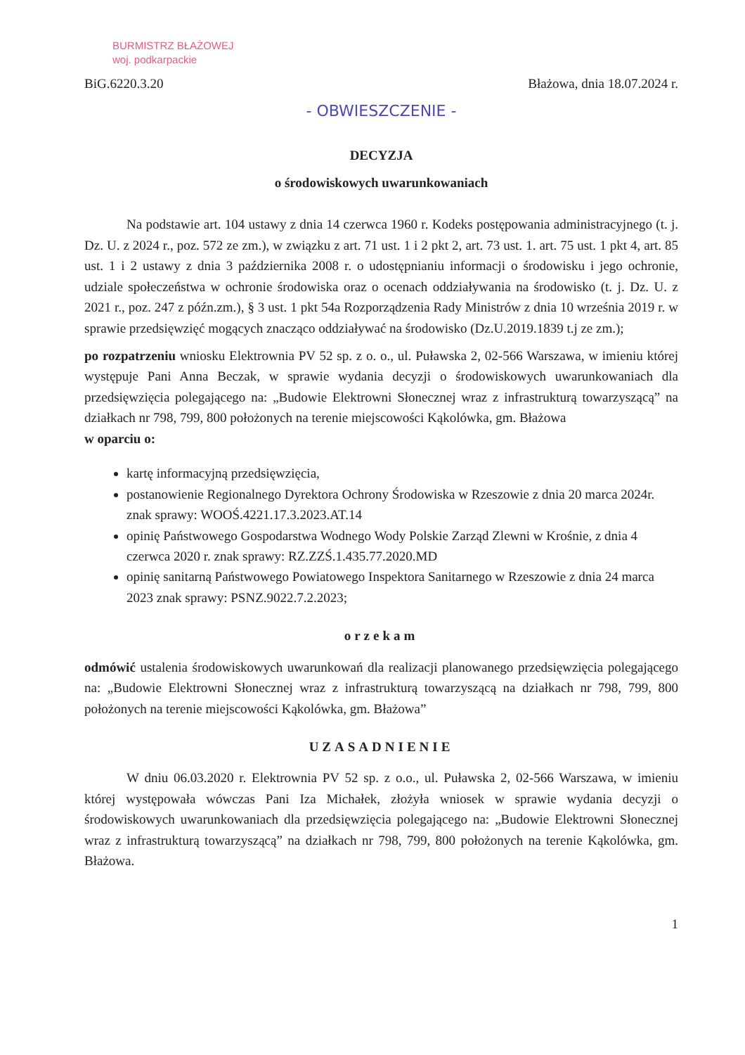BURMISTRZ BŁAŻOWEJ
woj. podkarpackie
BiG.6220.3.20 Błażowa, dnia 18.07.2024 r.
- OBWIESZCZENIE -
DECYZJA
o środowiskowych uwarunkowaniach
Na podstawie art. 104 ustawy z dnia 14 czerwca 1960 r. Kodeks postępowania administracyjnego (t. j. Dz. U. z 2024 r., poz. 572 ze zm.), w związku z art. 71 ust. 1 i 2 pkt 2, art. 73 ust. 1. art. 75 ust. 1 pkt 4, art. 85 ust. 1 i 2 ustawy z dnia 3 października 2008 r. o udostępnianiu informacji o środowisku i jego ochronie, udziale społeczeństwa w ochronie środowiska oraz o ocenach oddziaływania na środowisko (t. j. Dz. U. z 2021 r., poz. 247 z późn.zm.), § 3 ust. 1 pkt 54a Rozporządzenia Rady Ministrów z dnia 10 września 2019 r. w sprawie przedsięwzięć mogących znacząco oddziaływać na środowisko (Dz.U.2019.1839 t.j ze zm.);
po rozpatrzeniu wniosku Elektrownia PV 52 sp. z o. o., ul. Puławska 2, 02-566 Warszawa, w imieniu której występuje Pani Anna Beczak, w sprawie wydania decyzji o środowiskowych uwarunkowaniach dla przedsięwzięcia polegającego na: „Budowie Elektrowni Słonecznej wraz z infrastrukturą towarzyszącą” na działkach nr 798, 799, 800 położonych na terenie miejscowości Kąkolówka, gm. Błażowa
w oparciu o:
kartę informacyjną przedsięwzięcia,
postanowienie Regionalnego Dyrektora Ochrony Środowiska w Rzeszowie z dnia 20 marca 2024r. znak sprawy: WOOŚ.4221.17.3.2023.AT.14
opinię Państwowego Gospodarstwa Wodnego Wody Polskie Zarząd Zlewni w Krośnie, z dnia 4 czerwca 2020 r. znak sprawy: RZ.ZZŚ.1.435.77.2020.MD
opinię sanitarną Państwowego Powiatowego Inspektora Sanitarnego w Rzeszowie z dnia 24 marca 2023 znak sprawy: PSNZ.9022.7.2.2023;
orzekam
odmówić ustalenia środowiskowych uwarunkowań dla realizacji planowanego przedsięwzięcia polegającego na: „Budowie Elektrowni Słonecznej wraz z infrastrukturą towarzyszącą na działkach nr 798, 799, 800 położonych na terenie miejscowości Kąkolówka, gm. Błażowa”
UZASADNIENIE
W dniu 06.03.2020 r. Elektrownia PV 52 sp. z o.o., ul. Puławska 2, 02-566 Warszawa, w imieniu której występowała wówczas Pani Iza Michałek, złożyła wniosek w sprawie wydania decyzji o środowiskowych uwarunkowaniach dla przedsięwzięcia polegającego na: „Budowie Elektrowni Słonecznej wraz z infrastrukturą towarzyszącą” na działkach nr 798, 799, 800 położonych na terenie Kąkolówka, gm. Błażowa.
1